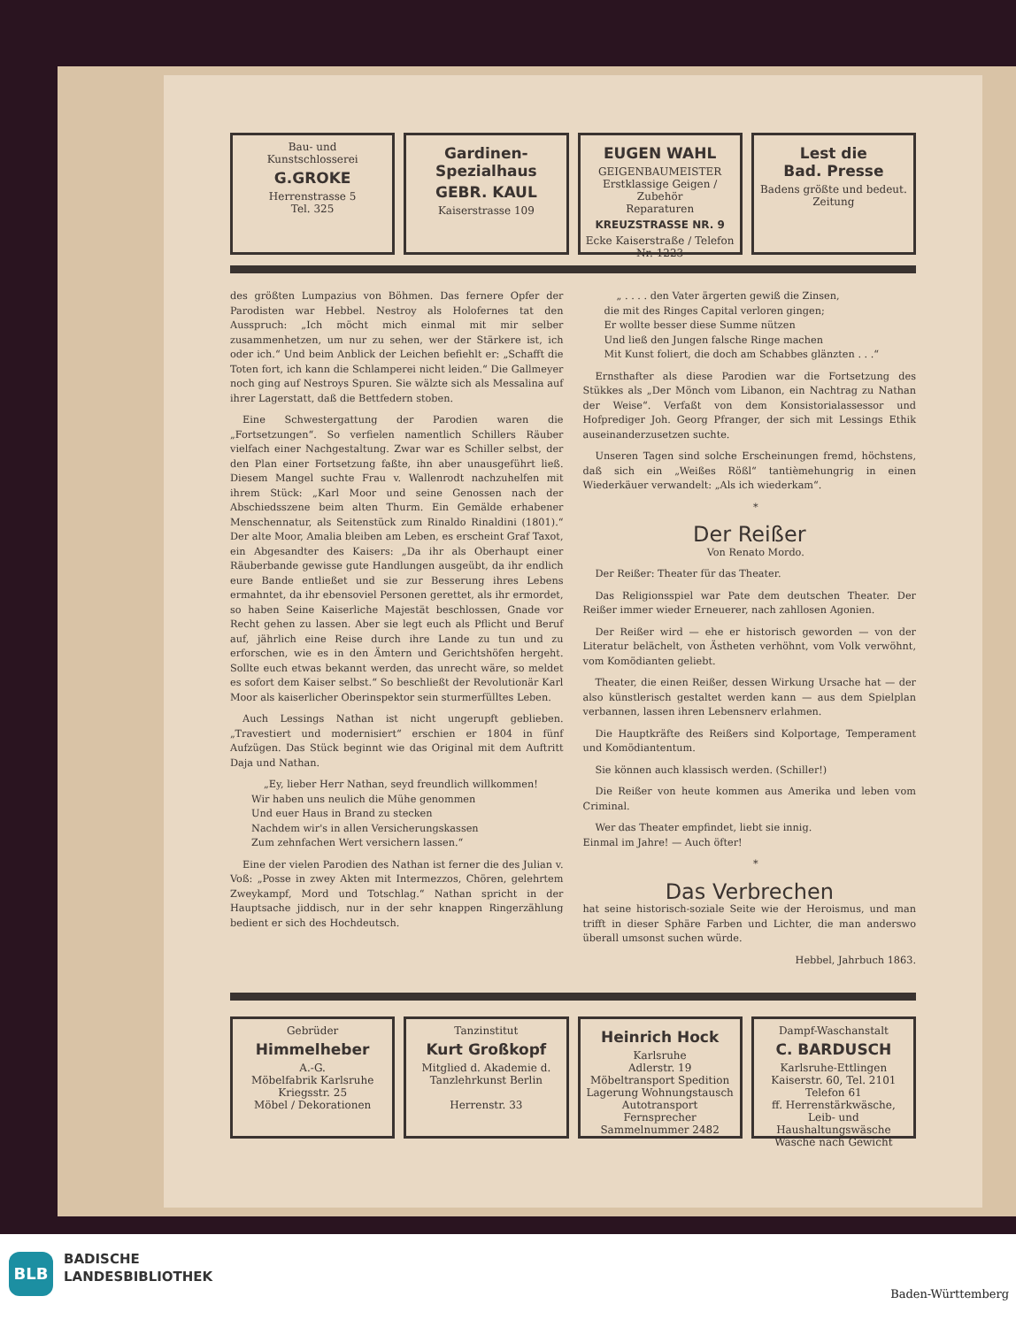Bau- und
Kunstschlosserei
G.GROKE
Herrenstrasse 5
Tel. 325
Gardinen-
Spezialhaus
GEBR. KAUL
Kaiserstrasse 109
EUGEN WAHL
GEIGENBAUMEISTER
Erstklassige Geigen / Zubehör
Reparaturen
KREUZSTRASSE NR. 9
Ecke Kaiserstraße / Telefon Nr. 1223
Lest die
Bad. Presse
Badens größte und bedeut. Zeitung
des größten Lumpazius von Böhmen. Das fernere Opfer der Parodisten war Hebbel. Nestroy als Holofernes tat den Ausspruch: „Ich möcht mich einmal mit mir selber zusammenhetzen, um nur zu sehen, wer der Stärkere ist, ich oder ich.“ Und beim Anblick der Leichen befiehlt er: „Schafft die Toten fort, ich kann die Schlamperei nicht leiden.“ Die Gallmeyer noch ging auf Nestroys Spuren. Sie wälzte sich als Messalina auf ihrer Lagerstatt, daß die Bettfedern stoben.
Eine Schwestergattung der Parodien waren die „Fortsetzungen“. So verfielen namentlich Schillers Räuber vielfach einer Nachgestaltung. Zwar war es Schiller selbst, der den Plan einer Fortsetzung faßte, ihn aber unausgeführt ließ. Diesem Mangel suchte Frau v. Wallenrodt nachzuhelfen mit ihrem Stück: „Karl Moor und seine Genossen nach der Abschiedsszene beim alten Thurm. Ein Gemälde erhabener Menschennatur, als Seitenstück zum Rinaldo Rinaldini (1801).“ Der alte Moor, Amalia bleiben am Leben, es erscheint Graf Taxot, ein Abgesandter des Kaisers: „Da ihr als Oberhaupt einer Räuberbande gewisse gute Handlungen ausgeübt, da ihr endlich eure Bande entließet und sie zur Besserung ihres Lebens ermahntet, da ihr ebensoviel Personen gerettet, als ihr ermordet, so haben Seine Kaiserliche Majestät beschlossen, Gnade vor Recht gehen zu lassen. Aber sie legt euch als Pflicht und Beruf auf, jährlich eine Reise durch ihre Lande zu tun und zu erforschen, wie es in den Ämtern und Gerichtshöfen hergeht. Sollte euch etwas bekannt werden, das unrecht wäre, so meldet es sofort dem Kaiser selbst.“ So beschließt der Revolutionär Karl Moor als kaiserlicher Oberinspektor sein sturmerfülltes Leben.
Auch Lessings Nathan ist nicht ungerupft geblieben. „Travestiert und modernisiert“ erschien er 1804 in fünf Aufzügen. Das Stück beginnt wie das Original mit dem Auftritt Daja und Nathan.
„Ey, lieber Herr Nathan, seyd freundlich willkommen!
Wir haben uns neulich die Mühe genommen
Und euer Haus in Brand zu stecken
Nachdem wir's in allen Versicherungskassen
Zum zehnfachen Wert versichern lassen.“
Eine der vielen Parodien des Nathan ist ferner die des Julian v. Voß: „Posse in zwey Akten mit Intermezzos, Chören, gelehrtem Zweykampf, Mord und Totschlag.“ Nathan spricht in der Hauptsache jiddisch, nur in der sehr knappen Ringerzählung bedient er sich des Hochdeutsch.
„ . . . . den Vater ärgerten gewiß die Zinsen,
die mit des Ringes Capital verloren gingen;
Er wollte besser diese Summe nützen
Und ließ den Jungen falsche Ringe machen
Mit Kunst foliert, die doch am Schabbes glänzten . . .“
Ernsthafter als diese Parodien war die Fortsetzung des Stükkes als „Der Mönch vom Libanon, ein Nachtrag zu Nathan der Weise“. Verfaßt von dem Konsistorialassessor und Hofprediger Joh. Georg Pfranger, der sich mit Lessings Ethik auseinanderzusetzen suchte.
Unseren Tagen sind solche Erscheinungen fremd, höchstens, daß sich ein „Weißes Rößl“ tantièmehungrig in einen Wiederkäuer verwandelt: „Als ich wiederkam“.
*
Der Reißer
Von Renato Mordo.
Der Reißer: Theater für das Theater.
Das Religionsspiel war Pate dem deutschen Theater. Der Reißer immer wieder Erneuerer, nach zahllosen Agonien.
Der Reißer wird — ehe er historisch geworden — von der Literatur belächelt, von Ästheten verhöhnt, vom Volk verwöhnt, vom Komödianten geliebt.
Theater, die einen Reißer, dessen Wirkung Ursache hat — der also künstlerisch gestaltet werden kann — aus dem Spielplan verbannen, lassen ihren Lebensnerv erlahmen.
Die Hauptkräfte des Reißers sind Kolportage, Temperament und Komödiantentum.
Sie können auch klassisch werden. (Schiller!)
Die Reißer von heute kommen aus Amerika und leben vom Criminal.
Wer das Theater empfindet, liebt sie innig.
Einmal im Jahre! — Auch öfter!
*
Das Verbrechen
hat seine historisch-soziale Seite wie der Heroismus, und man trifft in dieser Sphäre Farben und Lichter, die man anderswo überall umsonst suchen würde.
Hebbel, Jahrbuch 1863.
Gebrüder
Himmelheber
A.-G.
Möbelfabrik Karlsruhe
Kriegsstr. 25
Möbel / Dekorationen
Tanzinstitut
Kurt Großkopf
Mitglied d. Akademie d. Tanzlehrkunst Berlin
Herrenstr. 33
Heinrich Hock
Karlsruhe
Adlerstr. 19
Möbeltransport Spedition Lagerung Wohnungstausch Autotransport
Fernsprecher Sammelnummer 2482
Dampf-Waschanstalt
C. BARDUSCH
Karlsruhe-Ettlingen
Kaiserstr. 60, Tel. 2101 Telefon 61
ff. Herrenstärkwäsche, Leib- und Haushaltungswäsche
Wäsche nach Gewicht
BLB
BADISCHE
LANDESBIBLIOTHEK
Baden-Württemberg